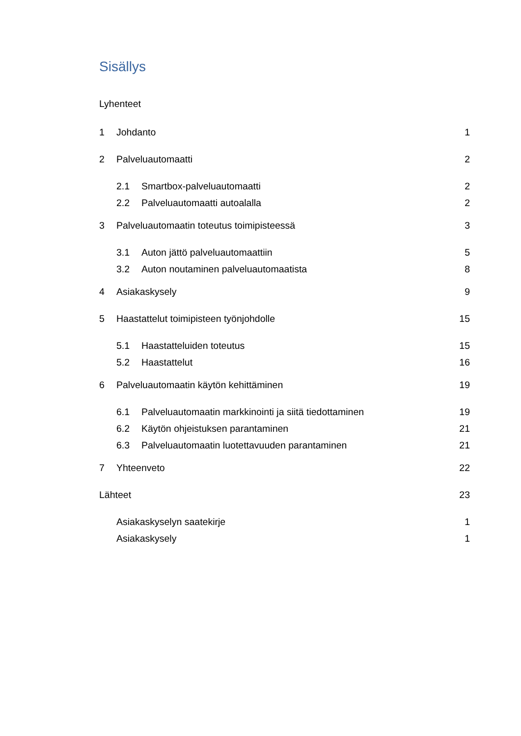Sisällys
Lyhenteet
1 Johdanto 1
2 Palveluautomaatti 2
2.1 Smartbox-palveluautomaatti 2
2.2 Palveluautomaatti autoalalla 2
3 Palveluautomaatin toteutus toimipisteessä 3
3.1 Auton jättö palveluautomaattiin 5
3.2 Auton noutaminen palveluautomaatista 8
4 Asiakaskysely 9
5 Haastattelut toimipisteen työnjohdolle 15
5.1 Haastatteluiden toteutus 15
5.2 Haastattelut 16
6 Palveluautomaatin käytön kehittäminen 19
6.1 Palveluautomaatin markkinointi ja siitä tiedottaminen 19
6.2 Käytön ohjeistuksen parantaminen 21
6.3 Palveluautomaatin luotettavuuden parantaminen 21
7 Yhteenveto 22
Lähteet 23
Asiakaskyselyn saatekirje 1
Asiakaskysely 1